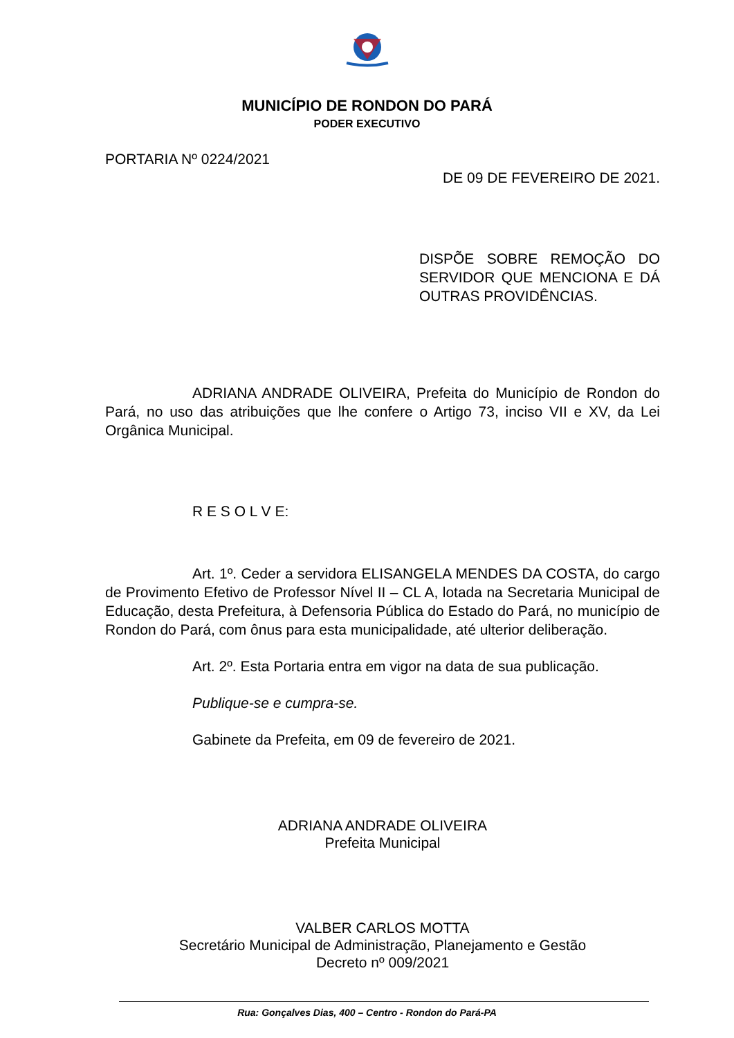MUNICÍPIO DE RONDON DO PARÁ
PODER EXECUTIVO
PORTARIA Nº 0224/2021
DE 09 DE FEVEREIRO DE 2021.
DISPÕE SOBRE REMOÇÃO DO SERVIDOR QUE MENCIONA E DÁ OUTRAS PROVIDÊNCIAS.
ADRIANA ANDRADE OLIVEIRA, Prefeita do Município de Rondon do Pará, no uso das atribuições que lhe confere o Artigo 73, inciso VII e XV, da Lei Orgânica Municipal.
R E S O L V E:
Art. 1º. Ceder a servidora ELISANGELA MENDES DA COSTA, do cargo de Provimento Efetivo de Professor Nível II – CL A, lotada na Secretaria Municipal de Educação, desta Prefeitura, à Defensoria Pública do Estado do Pará, no município de Rondon do Pará, com ônus para esta municipalidade, até ulterior deliberação.
Art. 2º. Esta Portaria entra em vigor na data de sua publicação.
Publique-se e cumpra-se.
Gabinete da Prefeita, em 09 de fevereiro de 2021.
ADRIANA ANDRADE OLIVEIRA
Prefeita Municipal
VALBER CARLOS MOTTA
Secretário Municipal de Administração, Planejamento e Gestão
Decreto nº 009/2021
Rua: Gonçalves Dias, 400 – Centro - Rondon do Pará-PA